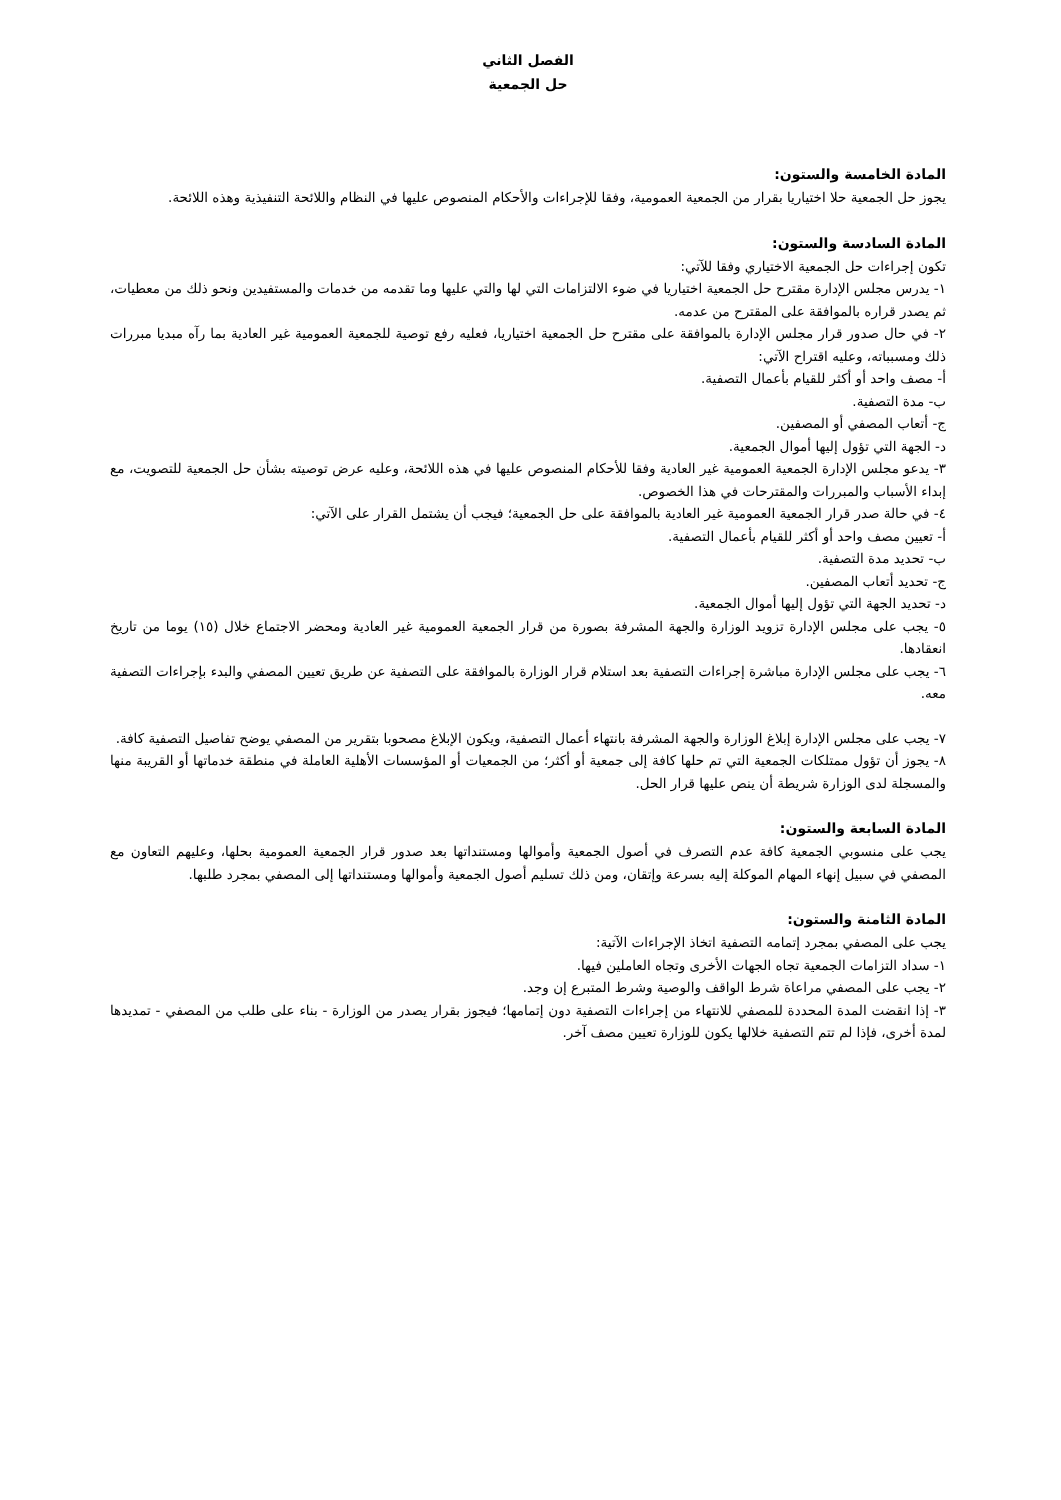الفصل الثاني
حل الجمعية
المادة الخامسة والستون:
يجوز حل الجمعية حلا اختياريا بقرار من الجمعية العمومية، وفقا للإجراءات والأحكام المنصوص عليها في النظام واللائحة التنفيذية وهذه اللائحة.
المادة السادسة والستون:
تكون إجراءات حل الجمعية الاختياري وفقا للآتي:
١- يدرس مجلس الإدارة مقترح حل الجمعية اختياريا في ضوء الالتزامات التي لها والتي عليها وما تقدمه من خدمات والمستفيدين ونحو ذلك من معطيات، ثم يصدر قراره بالموافقة على المقترح من عدمه.
٢- في حال صدور قرار مجلس الإدارة بالموافقة على مقترح حل الجمعية اختياريا، فعليه رفع توصية للجمعية العمومية غير العادية بما رآه مبديا مبررات ذلك ومسبباته، وعليه اقتراح الآتي:
أ- مصف واحد أو أكثر للقيام بأعمال التصفية.
ب- مدة التصفية.
ج- أتعاب المصفي أو المصفين.
د- الجهة التي تؤول إليها أموال الجمعية.
٣- يدعو مجلس الإدارة الجمعية العمومية غير العادية وفقا للأحكام المنصوص عليها في هذه اللائحة، وعليه عرض توصيته بشأن حل الجمعية للتصويت، مع إبداء الأسباب والمبررات والمقترحات في هذا الخصوص.
٤- في حالة صدر قرار الجمعية العمومية غير العادية بالموافقة على حل الجمعية؛ فيجب أن يشتمل القرار على الآتي:
أ- تعيين مصف واحد أو أكثر للقيام بأعمال التصفية.
ب- تحديد مدة التصفية.
ج- تحديد أتعاب المصفين.
د- تحديد الجهة التي تؤول إليها أموال الجمعية.
٥- يجب على مجلس الإدارة تزويد الوزارة والجهة المشرفة بصورة من قرار الجمعية العمومية غير العادية ومحضر الاجتماع خلال (١٥) يوما من تاريخ انعقادها.
٦- يجب على مجلس الإدارة مباشرة إجراءات التصفية بعد استلام قرار الوزارة بالموافقة على التصفية عن طريق تعيين المصفي والبدء بإجراءات التصفية معه.
٧- يجب على مجلس الإدارة إبلاغ الوزارة والجهة المشرفة بانتهاء أعمال التصفية، ويكون الإبلاغ مصحوبا بتقرير من المصفي يوضح تفاصيل التصفية كافة.
٨- يجوز أن تؤول ممتلكات الجمعية التي تم حلها كافة إلى جمعية أو أكثر؛ من الجمعيات أو المؤسسات الأهلية العاملة في منطقة خدماتها أو القريبة منها والمسجلة لدى الوزارة شريطة أن ينص عليها قرار الحل.
المادة السابعة والستون:
يجب على منسوبي الجمعية كافة عدم التصرف في أصول الجمعية وأموالها ومستنداتها بعد صدور قرار الجمعية العمومية بحلها، وعليهم التعاون مع المصفي في سبيل إنهاء المهام الموكلة إليه بسرعة وإتقان، ومن ذلك تسليم أصول الجمعية وأموالها ومستنداتها إلى المصفي بمجرد طلبها.
المادة الثامنة والستون:
يجب على المصفي بمجرد إتمامه التصفية اتخاذ الإجراءات الآتية:
١- سداد التزامات الجمعية تجاه الجهات الأخرى وتجاه العاملين فيها.
٢- يجب على المصفي مراعاة شرط الواقف والوصية وشرط المتبرع إن وجد.
٣- إذا انقضت المدة المحددة للمصفي للانتهاء من إجراءات التصفية دون إتمامها؛ فيجوز بقرار يصدر من الوزارة - بناء على طلب من المصفي - تمديدها لمدة أخرى، فإذا لم تتم التصفية خلالها يكون للوزارة تعيين مصف آخر.